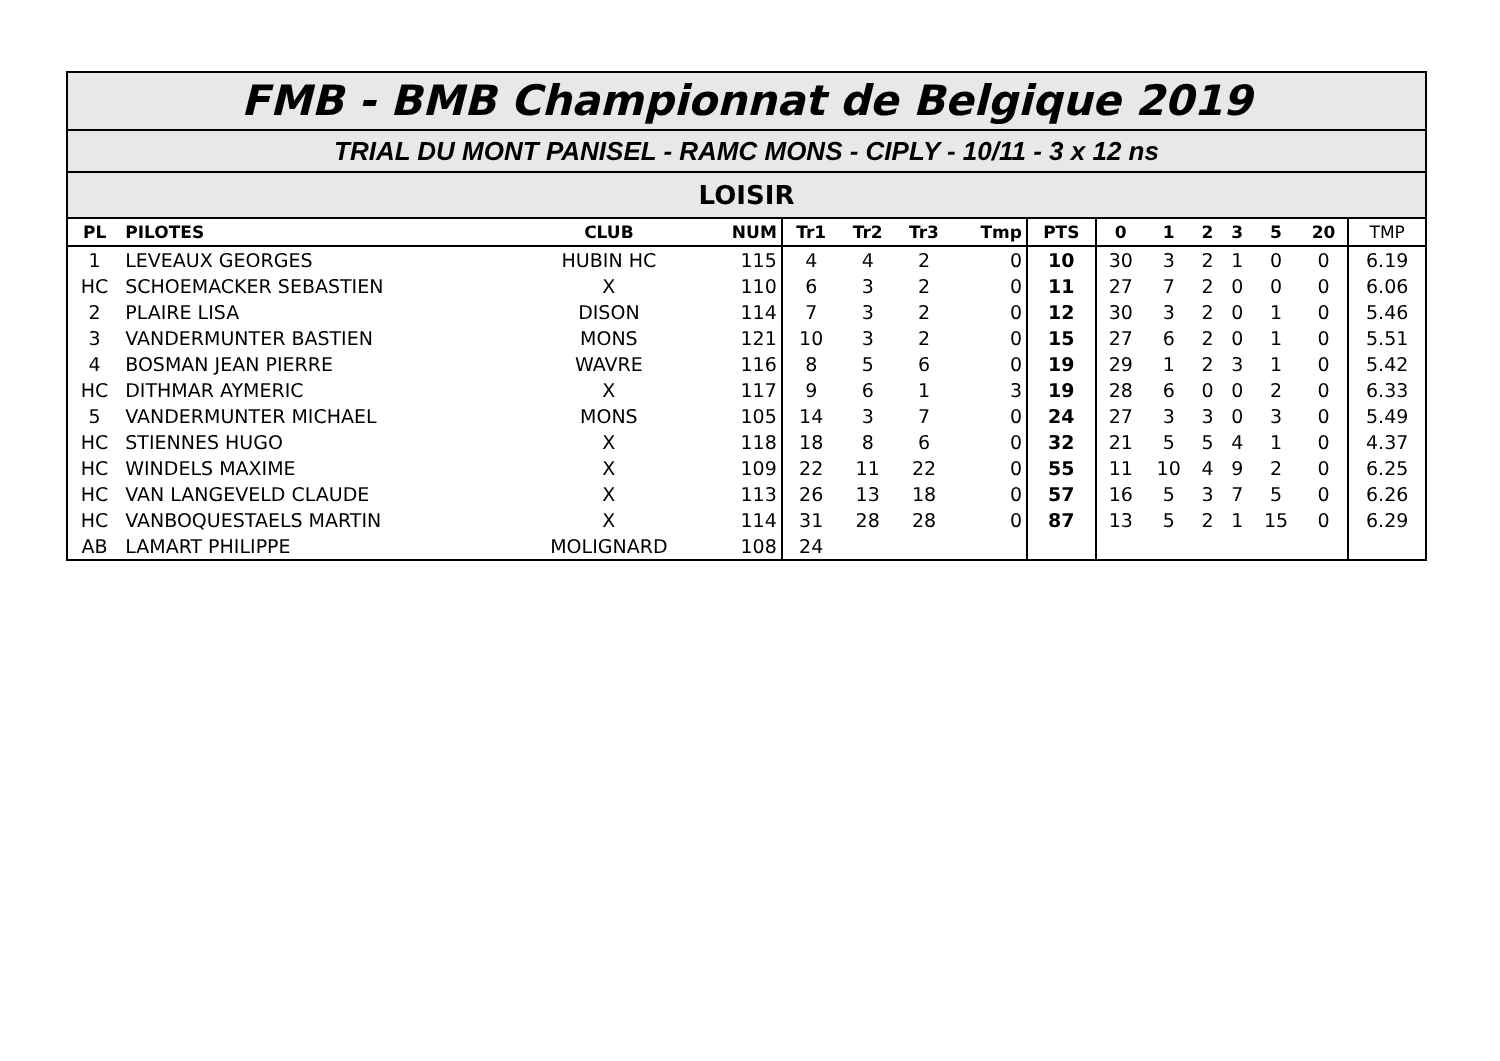FMB - BMB Championnat de Belgique 2019
TRIAL DU MONT PANISEL - RAMC MONS - CIPLY - 10/11 - 3 x 12 ns
LOISIR
| PL | PILOTES | CLUB | NUM | Tr1 | Tr2 | Tr3 | Tmp | PTS | 0 | 1 | 2 | 3 | 5 | 20 | TMP |
| --- | --- | --- | --- | --- | --- | --- | --- | --- | --- | --- | --- | --- | --- | --- | --- |
| 1 | LEVEAUX GEORGES | HUBIN HC | 115 | 4 | 4 | 2 | 0 | 10 | 30 | 3 | 2 | 1 | 0 | 0 | 6.19 |
| HC | SCHOEMACKER SEBASTIEN | X | 110 | 6 | 3 | 2 | 0 | 11 | 27 | 7 | 2 | 0 | 0 | 0 | 6.06 |
| 2 | PLAIRE LISA | DISON | 114 | 7 | 3 | 2 | 0 | 12 | 30 | 3 | 2 | 0 | 1 | 0 | 5.46 |
| 3 | VANDERMUNTER BASTIEN | MONS | 121 | 10 | 3 | 2 | 0 | 15 | 27 | 6 | 2 | 0 | 1 | 0 | 5.51 |
| 4 | BOSMAN JEAN PIERRE | WAVRE | 116 | 8 | 5 | 6 | 0 | 19 | 29 | 1 | 2 | 3 | 1 | 0 | 5.42 |
| HC | DITHMAR AYMERIC | X | 117 | 9 | 6 | 1 | 3 | 19 | 28 | 6 | 0 | 0 | 2 | 0 | 6.33 |
| 5 | VANDERMUNTER MICHAEL | MONS | 105 | 14 | 3 | 7 | 0 | 24 | 27 | 3 | 3 | 0 | 3 | 0 | 5.49 |
| HC | STIENNES HUGO | X | 118 | 18 | 8 | 6 | 0 | 32 | 21 | 5 | 5 | 4 | 1 | 0 | 4.37 |
| HC | WINDELS MAXIME | X | 109 | 22 | 11 | 22 | 0 | 55 | 11 | 10 | 4 | 9 | 2 | 0 | 6.25 |
| HC | VAN LANGEVELD CLAUDE | X | 113 | 26 | 13 | 18 | 0 | 57 | 16 | 5 | 3 | 7 | 5 | 0 | 6.26 |
| HC | VANBOQUESTAELS MARTIN | X | 114 | 31 | 28 | 28 | 0 | 87 | 13 | 5 | 2 | 1 | 15 | 0 | 6.29 |
| AB | LAMART PHILIPPE | MOLIGNARD | 108 | 24 | | | | | | | | | | | |